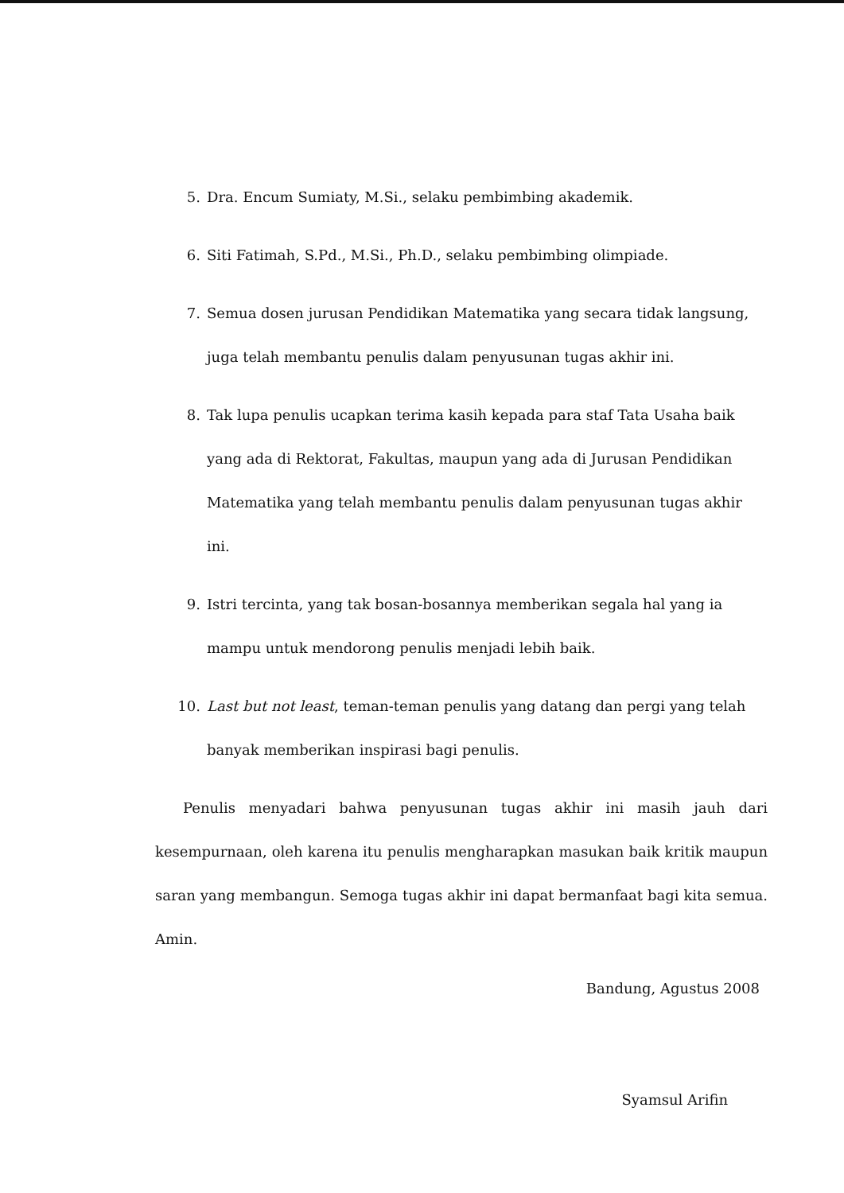5. Dra. Encum Sumiaty, M.Si., selaku pembimbing akademik.
6. Siti Fatimah, S.Pd., M.Si., Ph.D., selaku pembimbing olimpiade.
7. Semua dosen jurusan Pendidikan Matematika yang secara tidak langsung, juga telah membantu penulis dalam penyusunan tugas akhir ini.
8. Tak lupa penulis ucapkan terima kasih kepada para staf Tata Usaha baik yang ada di Rektorat, Fakultas, maupun yang ada di Jurusan Pendidikan Matematika yang telah membantu penulis dalam penyusunan tugas akhir ini.
9. Istri tercinta, yang tak bosan-bosannya memberikan segala hal yang ia mampu untuk mendorong penulis menjadi lebih baik.
10. Last but not least, teman-teman penulis yang datang dan pergi yang telah banyak memberikan inspirasi bagi penulis.
Penulis menyadari bahwa penyusunan tugas akhir ini masih jauh dari kesempurnaan, oleh karena itu penulis mengharapkan masukan baik kritik maupun saran yang membangun. Semoga tugas akhir ini dapat bermanfaat bagi kita semua. Amin.
Bandung, Agustus 2008
Syamsul Arifin